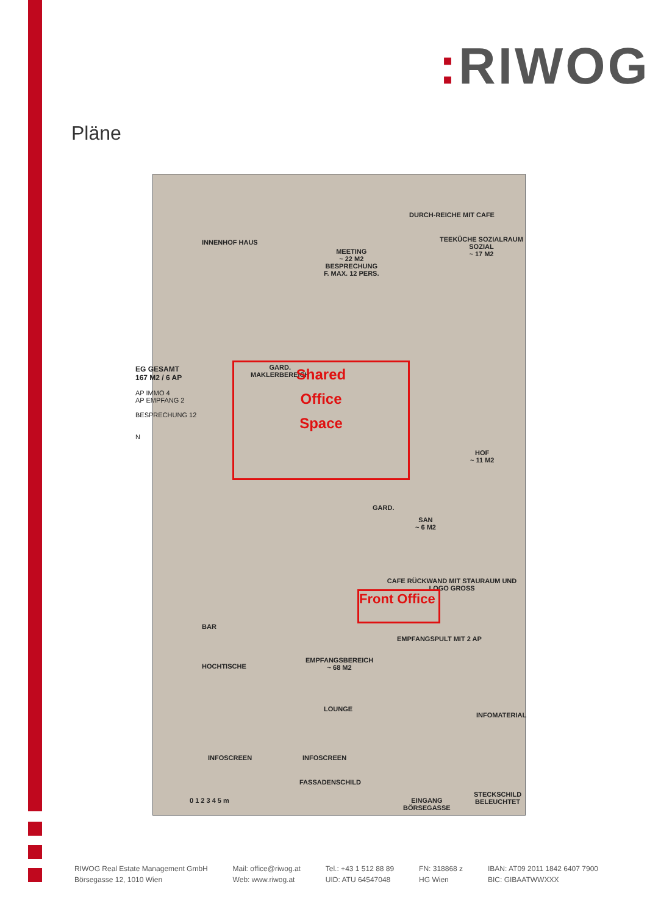: RIWOG
Pläne
INNENHOF HAUS
MEETING
~ 22 M2
BESPRECHUNG
F. MAX. 12 PERS.
DURCH-REICHE MIT CAFE
TEEKÜCHE SOZIALRAUM
SOZIAL
~ 17 M2
GARD.
MAKLERBEREICH
Shared
Office
Space
HOF
~ 11 M2
GARD.
SAN
~ 6 M2
CAFE RÜCKWAND MIT STAURAUM UND LOGO GROSS
Front Office
BAR
EMPFANGSPULT MIT 2 AP
EMPFANGSBEREICH
~ 68 M2
HOCHTISCHE
LOUNGE
INFOMATERIAL
INFOSCREEN INFOSCREEN
FASSADENSCHILD
0 1 2 3 4 5 m
EINGANG
BÖRSEGASSE
STECKSCHILD BELEUCHTET
EG GESAMT
167 M2 / 6 AP
AP IMMO 4
AP EMPFANG 2
BESPRECHUNG 12
N
RIWOG Real Estate Management GmbH
Börsegasse 12, 1010 Wien
Mail: office@riwog.at
Web: www.riwog.at
Tel.: +43 1 512 88 89
UID: ATU 64547048
FN: 318868 z
HG Wien
IBAN: AT09 2011 1842 6407 7900
BIC: GIBAATWWXXX